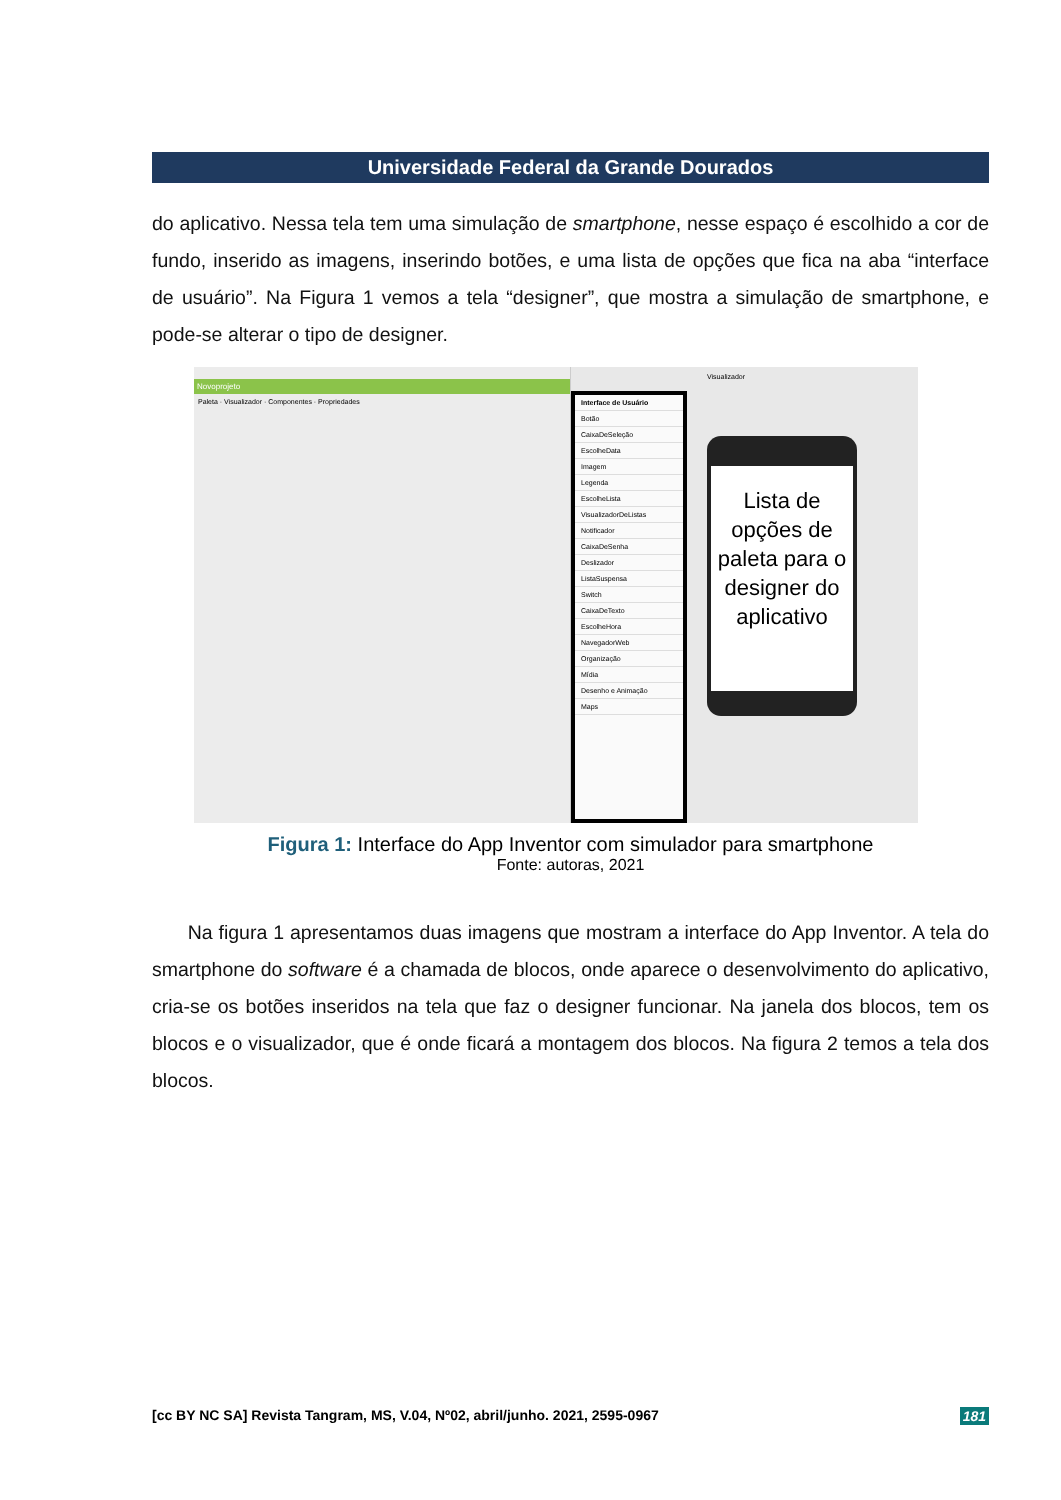Universidade Federal da Grande Dourados
do aplicativo. Nessa tela tem uma simulação de smartphone, nesse espaço é escolhido a cor de fundo, inserido as imagens, inserindo botões, e uma lista de opções que fica na aba “interface de usuário”. Na Figura 1 vemos a tela “designer”, que mostra a simulação de smartphone, e pode-se alterar o tipo de designer.
Novoprojeto
Paleta · Visualizador · Componentes · Propriedades
Interface de Usuário
Botão
CaixaDeSeleção
EscolheData
Imagem
Legenda
EscolheLista
VisualizadorDeListas
Notificador
CaixaDeSenha
Deslizador
ListaSuspensa
Switch
CaixaDeTexto
EscolheHora
NavegadorWeb
Organização
Mídia
Desenho e Animação
Maps
Visualizador
Lista de opções de paleta para o designer do aplicativo
Figura 1: Interface do App Inventor com simulador para smartphone
Fonte: autoras, 2021
Na figura 1 apresentamos duas imagens que mostram a interface do App Inventor. A tela do smartphone do software é a chamada de blocos, onde aparece o desenvolvimento do aplicativo, cria-se os botões inseridos na tela que faz o designer funcionar. Na janela dos blocos, tem os blocos e o visualizador, que é onde ficará a montagem dos blocos. Na figura 2 temos a tela dos blocos.
[cc BY NC SA] Revista Tangram, MS, V.04, Nº02, abril/junho. 2021, 2595-0967 181